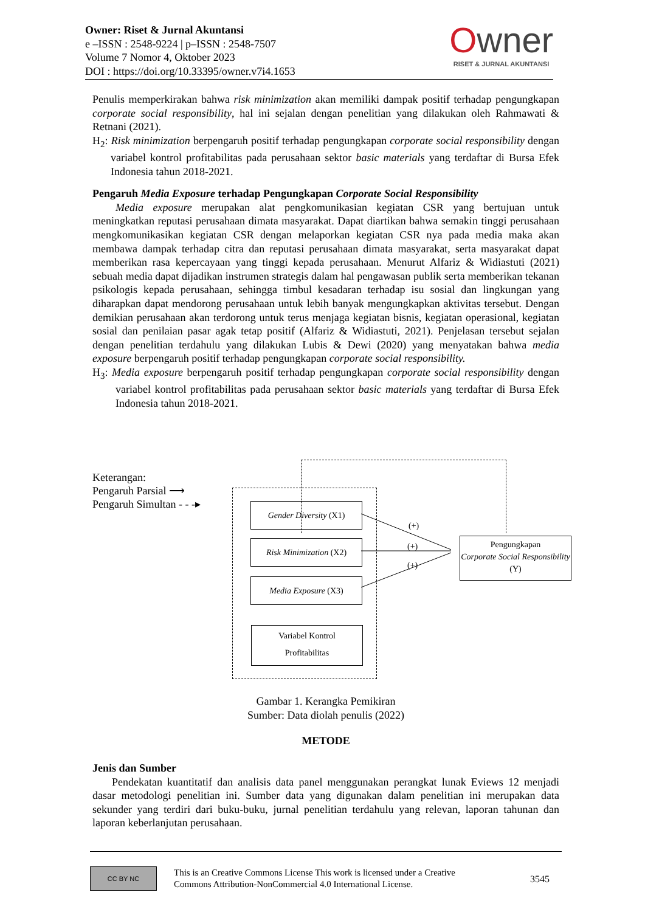Owner: Riset & Jurnal Akuntansi
e –ISSN : 2548-9224 | p–ISSN : 2548-7507
Volume 7 Nomor 4, Oktober 2023
DOI : https://doi.org/10.33395/owner.v7i4.1653
Owner
RISET & JURNAL AKUNTANSI
Penulis memperkirakan bahwa risk minimization akan memiliki dampak positif terhadap pengungkapan corporate social responsibility, hal ini sejalan dengan penelitian yang dilakukan oleh Rahmawati & Retnani (2021).
H<sub>2</sub>: Risk minimization berpengaruh positif terhadap pengungkapan corporate social responsibility dengan variabel kontrol profitabilitas pada perusahaan sektor basic materials yang terdaftar di Bursa Efek Indonesia tahun 2018-2021.
Pengaruh Media Exposure terhadap Pengungkapan Corporate Social Responsibility
Media exposure merupakan alat pengkomunikasian kegiatan CSR yang bertujuan untuk meningkatkan reputasi perusahaan dimata masyarakat. Dapat diartikan bahwa semakin tinggi perusahaan mengkomunikasikan kegiatan CSR dengan melaporkan kegiatan CSR nya pada media maka akan membawa dampak terhadap citra dan reputasi perusahaan dimata masyarakat, serta masyarakat dapat memberikan rasa kepercayaan yang tinggi kepada perusahaan. Menurut Alfariz & Widiastuti (2021) sebuah media dapat dijadikan instrumen strategis dalam hal pengawasan publik serta memberikan tekanan psikologis kepada perusahaan, sehingga timbul kesadaran terhadap isu sosial dan lingkungan yang diharapkan dapat mendorong perusahaan untuk lebih banyak mengungkapkan aktivitas tersebut. Dengan demikian perusahaan akan terdorong untuk terus menjaga kegiatan bisnis, kegiatan operasional, kegiatan sosial dan penilaian pasar agak tetap positif (Alfariz & Widiastuti, 2021). Penjelasan tersebut sejalan dengan penelitian terdahulu yang dilakukan Lubis & Dewi (2020) yang menyatakan bahwa media exposure berpengaruh positif terhadap pengungkapan corporate social responsibility.
H<sub>3</sub>: Media exposure berpengaruh positif terhadap pengungkapan corporate social responsibility dengan variabel kontrol profitabilitas pada perusahaan sektor basic materials yang terdaftar di Bursa Efek Indonesia tahun 2018-2021.
Keterangan:
Pengaruh Parsial ⟶
Pengaruh Simultan - - -▸
Gender Diversity (X1)
Risk Minimization (X2)
Media Exposure (X3)
Variabel Kontrol
Profitabilitas
(+)
(+)
(+)
Pengungkapan
Corporate Social Responsibility (Y)
Gambar 1. Kerangka Pemikiran
Sumber: Data diolah penulis (2022)
METODE
Jenis dan Sumber
Pendekatan kuantitatif dan analisis data panel menggunakan perangkat lunak Eviews 12 menjadi dasar metodologi penelitian ini. Sumber data yang digunakan dalam penelitian ini merupakan data sekunder yang terdiri dari buku-buku, jurnal penelitian terdahulu yang relevan, laporan tahunan dan laporan keberlanjutan perusahaan.
CC BY NC
This is an Creative Commons License This work is licensed under a Creative
Commons Attribution-NonCommercial 4.0 International License.
3545